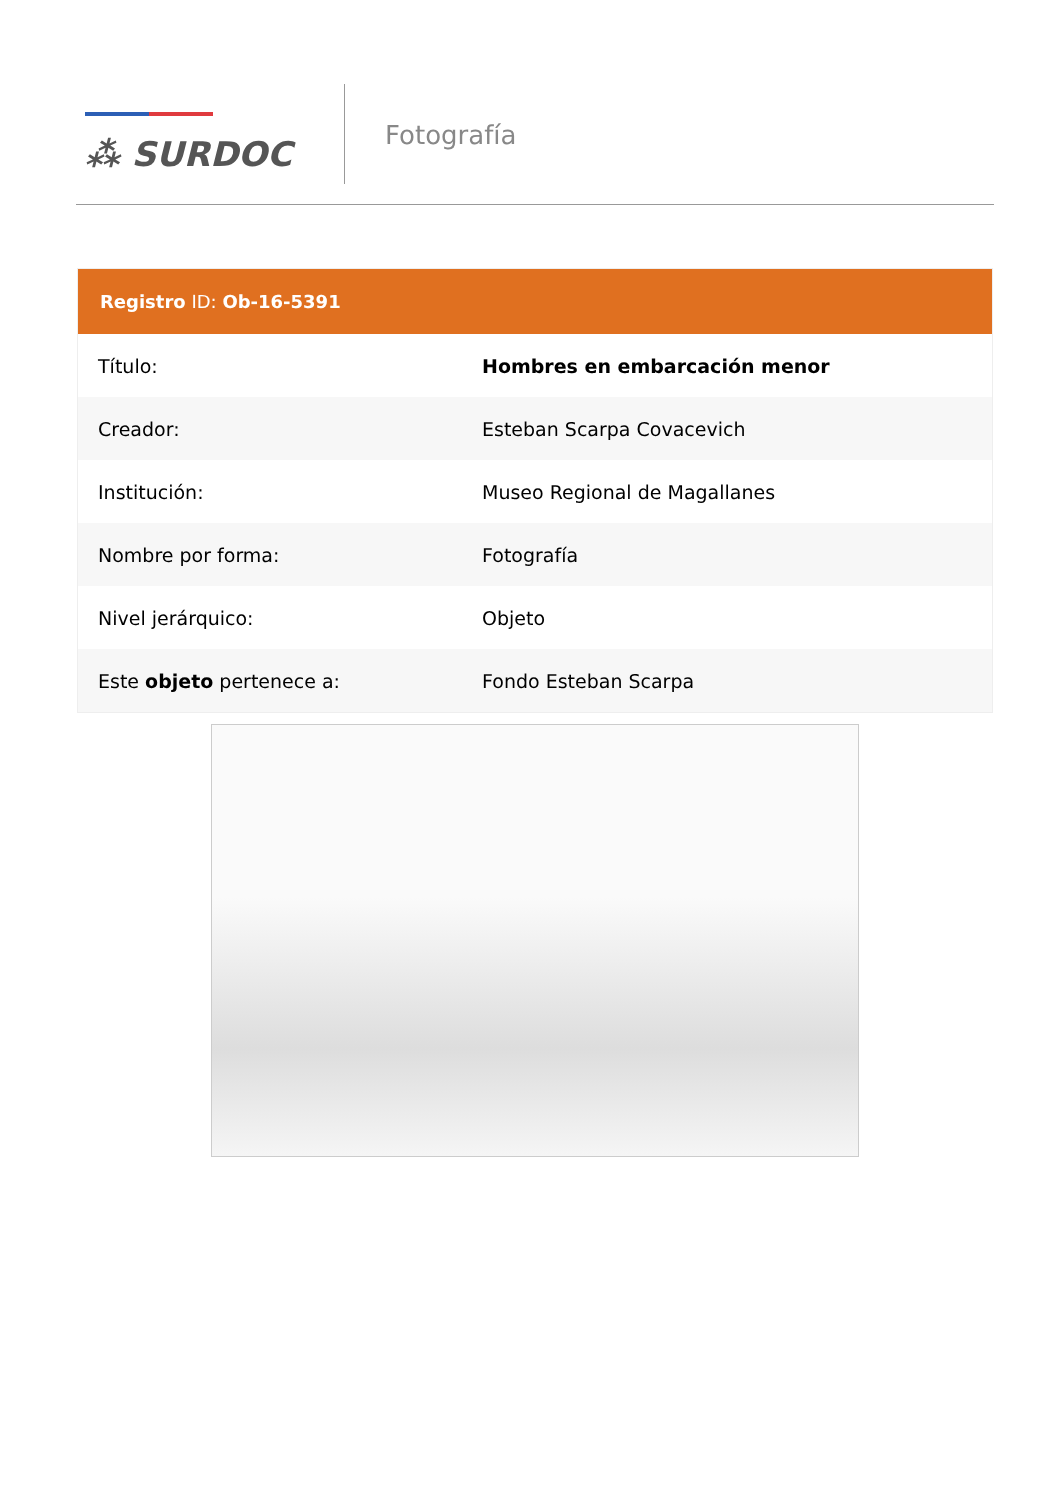⁂ SURDOC
Fotografía
Registro ID: Ob-16-5391
| Título: | Hombres en embarcación menor |
| Creador: | Esteban Scarpa Covacevich |
| Institución: | Museo Regional de Magallanes |
| Nombre por forma: | Fotografía |
| Nivel jerárquico: | Objeto |
| Este objeto pertenece a: | Fondo Esteban Scarpa |